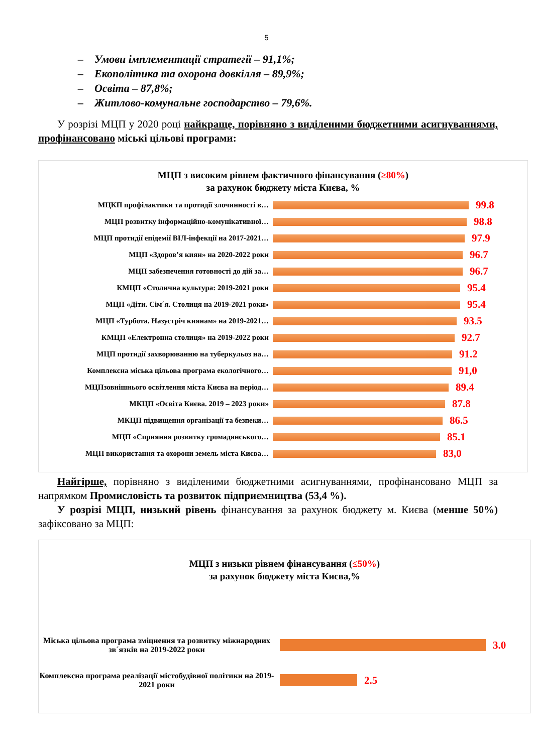5
– Умови імплементації стратегії – 91,1%;
– Екополітика та охорона довкілля – 89,9%;
– Освіта – 87,8%;
– Житлово-комунальне господарство – 79,6%.
У розрізі МЦП у 2020 році найкраще, порівняно з виділеними бюджетними асигнуваннями, профінансовано міські цільові програми:
МЦП з високим рівнем фактичного фінансування (≥80%)
за рахунок бюджету міста Києва, %
МЦКП профілактики та протидії злочинності в…
99.8
МЦП розвитку інформаційно-комунікативної…
98.8
МЦП протидії епідемії ВІЛ-інфекції на 2017-2021…
97.9
МЦП «Здоров’я киян» на 2020-2022 роки
96.7
МЦП забезпечення готовності до дій за…
96.7
КМЦП «Столична культура: 2019-2021 роки
95.4
МЦП «Діти. Сім´я. Столиця на 2019-2021 роки»
95.4
МЦП «Турбота. Назустріч киянам» на 2019-2021…
93.5
КМЦП «Електронна столиця» на 2019-2022 роки
92.7
МЦП протидії захворюванню на туберкульоз на…
91.2
Комплексна міська цільова програма екологічного…
91,0
МЦПзовнішнього освітлення міста Києва на період…
89.4
МКЦП «Освіта Києва. 2019 – 2023 роки»
87.8
МКЦП підвищення організації та безпеки…
86.5
МЦП «Сприяння розвитку громадянського…
85.1
МЦП використання та охорони земель міста Києва…
83,0
Найгірше, порівняно з виділеними бюджетними асигнуваннями, профінансовано МЦП за напрямком Промисловість та розвиток підприємництва (53,4 %).
У розрізі МЦП, низький рівень фінансування за рахунок бюджету м. Києва (менше 50%) зафіксовано за МЦП:
МЦП з низьки рівнем фінансування (≤50%)
за рахунок бюджету міста Києва,%
Міська цільова програма зміцнення та розвитку міжнародних зв´язків на 2019-2022 роки
3.0
Комплексна програма реалізації містобудівної політики на 2019-2021 роки
2.5